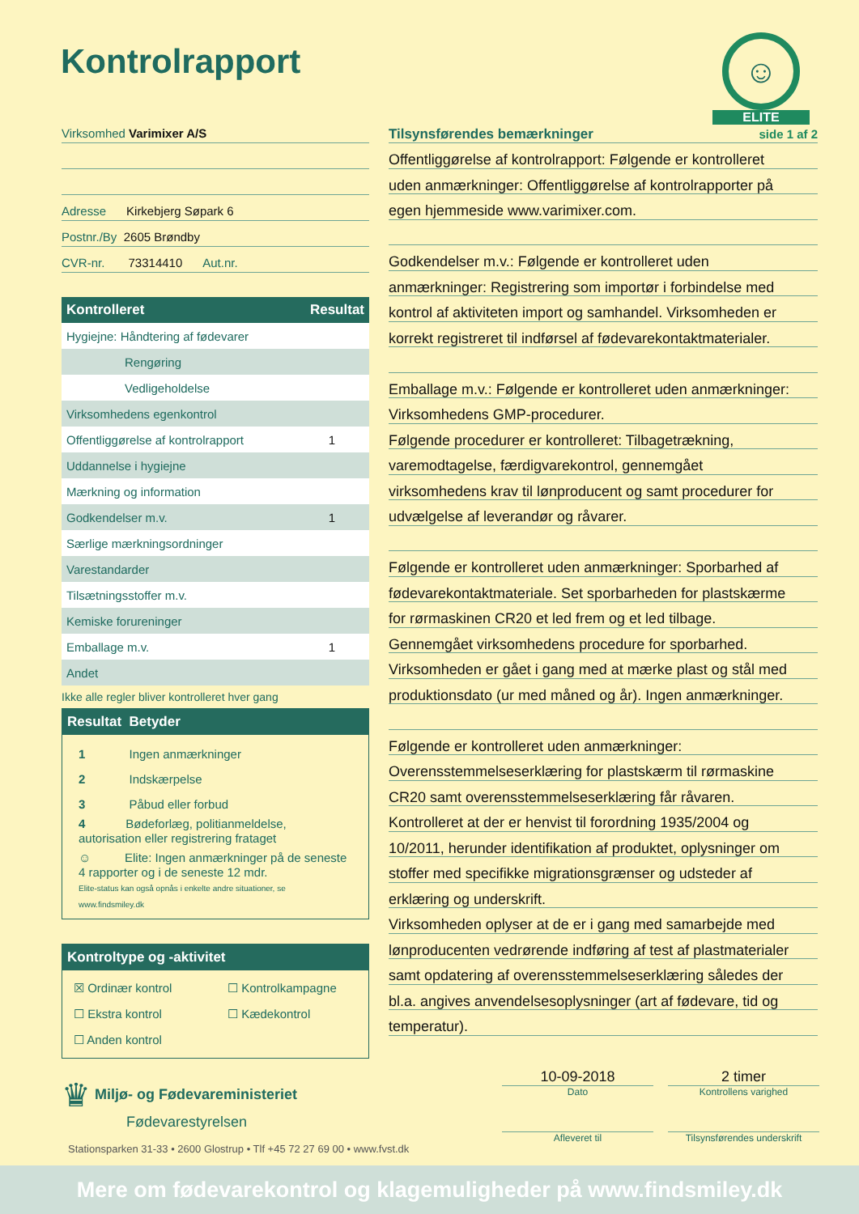Kontrolrapport
☺
ELITE
Virksomhed Varimixer A/S
Adresse Kirkebjerg Søpark 6
Postnr./By 2605 Brøndby
CVR-nr. 73314410 Aut.nr.
| Kontrolleret | Resultat |
| --- | --- |
| Hygiejne: Håndtering af fødevarer | |
| Rengøring | |
| Vedligeholdelse | |
| Virksomhedens egenkontrol | |
| Offentliggørelse af kontrolrapport | 1 |
| Uddannelse i hygiejne | |
| Mærkning og information | |
| Godkendelser m.v. | 1 |
| Særlige mærkningsordninger | |
| Varestandarder | |
| Tilsætningsstoffer m.v. | |
| Kemiske forureninger | |
| Emballage m.v. | 1 |
| Andet | |
Ikke alle regler bliver kontrolleret hver gang
Resultat Betyder
1 Ingen anmærkninger
2 Indskærpelse
3 Påbud eller forbud
4 Bødeforlæg, politianmeldelse, autorisation eller registrering frataget
☺ Elite: Ingen anmærkninger på de seneste 4 rapporter og i de seneste 12 mdr.
Elite-status kan også opnås i enkelte andre situationer, se www.findsmiley.dk
Kontroltype og -aktivitet
☒ Ordinær kontrol ☐ Kontrolkampagne ☐ Ekstra kontrol ☐ Kædekontrol ☐ Anden kontrol
Tilsynsførendes bemærkninger side 1 af 2
Offentliggørelse af kontrolrapport: Følgende er kontrolleret
uden anmærkninger: Offentliggørelse af kontrolrapporter på
egen hjemmeside www.varimixer.com.
Godkendelser m.v.: Følgende er kontrolleret uden
anmærkninger: Registrering som importør i forbindelse med
kontrol af aktiviteten import og samhandel. Virksomheden er
korrekt registreret til indførsel af fødevarekontaktmaterialer.
Emballage m.v.: Følgende er kontrolleret uden anmærkninger:
Virksomhedens GMP-procedurer.
Følgende procedurer er kontrolleret: Tilbagetrækning,
varemodtagelse, færdigvarekontrol, gennemgået
virksomhedens krav til lønproducent og samt procedurer for
udvælgelse af leverandør og råvarer.
Følgende er kontrolleret uden anmærkninger: Sporbarhed af
fødevarekontaktmateriale. Set sporbarheden for plastskærme
for rørmaskinen CR20 et led frem og et led tilbage.
Gennemgået virksomhedens procedure for sporbarhed.
Virksomheden er gået i gang med at mærke plast og stål med
produktionsdato (ur med måned og år). Ingen anmærkninger.
Følgende er kontrolleret uden anmærkninger:
Overensstemmelseserklæring for plastskærm til rørmaskine
CR20 samt overensstemmelseserklæring får råvaren.
Kontrolleret at der er henvist til forordning 1935/2004 og
10/2011, herunder identifikation af produktet, oplysninger om
stoffer med specifikke migrationsgrænser og udsteder af
erklæring og underskrift.
Virksomheden oplyser at de er i gang med samarbejde med
lønproducenten vedrørende indføring af test af plastmaterialer
samt opdatering af overensstemmelseserklæring således der
bl.a. angives anvendelsesoplysninger (art af fødevare, tid og
temperatur).
♛ Miljø- og Fødevareministeriet
Fødevarestyrelsen
10-09-2018
Dato
2 timer
Kontrollens varighed
Afleveret til
Tilsynsførendes underskrift
Stationsparken 31-33 • 2600 Glostrup • Tlf +45 72 27 69 00 • www.fvst.dk
Mere om fødevarekontrol og klagemuligheder på www.findsmiley.dk